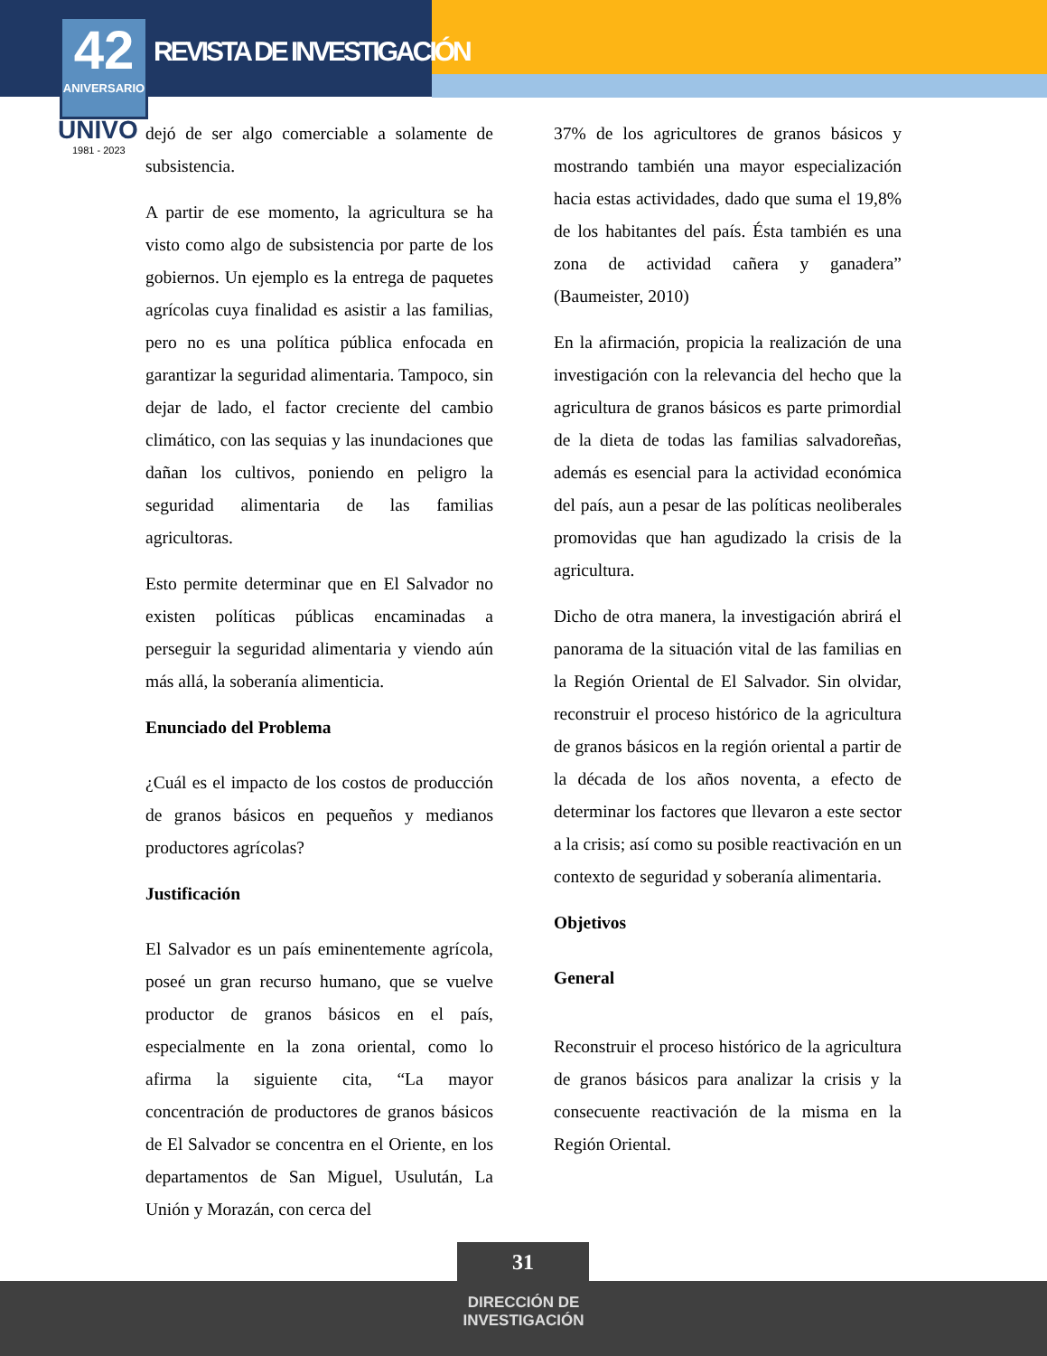42
ANIVERSARIO
REVISTA DE INVESTIGACIÓN
UNIVO
1981 - 2023
dejó de ser algo comerciable a solamente de subsistencia.
A partir de ese momento, la agricultura se ha visto como algo de subsistencia por parte de los gobiernos. Un ejemplo es la entrega de paquetes agrícolas cuya finalidad es asistir a las familias, pero no es una política pública enfocada en garantizar la seguridad alimentaria. Tampoco, sin dejar de lado, el factor creciente del cambio climático, con las sequias y las inundaciones que dañan los cultivos, poniendo en peligro la seguridad alimentaria de las familias agricultoras.
Esto permite determinar que en El Salvador no existen políticas públicas encaminadas a perseguir la seguridad alimentaria y viendo aún más allá, la soberanía alimenticia.
Enunciado del Problema
¿Cuál es el impacto de los costos de producción de granos básicos en pequeños y medianos productores agrícolas?
Justificación
El Salvador es un país eminentemente agrícola, poseé un gran recurso humano, que se vuelve productor de granos básicos en el país, especialmente en la zona oriental, como lo afirma la siguiente cita, “La mayor concentración de productores de granos básicos de El Salvador se concentra en el Oriente, en los departamentos de San Miguel, Usulután, La Unión y Morazán, con cerca del
37% de los agricultores de granos básicos y mostrando también una mayor especialización hacia estas actividades, dado que suma el 19,8% de los habitantes del país. Ésta también es una zona de actividad cañera y ganadera” (Baumeister, 2010)
En la afirmación, propicia la realización de una investigación con la relevancia del hecho que la agricultura de granos básicos es parte primordial de la dieta de todas las familias salvadoreñas, además es esencial para la actividad económica del país, aun a pesar de las políticas neoliberales promovidas que han agudizado la crisis de la agricultura.
Dicho de otra manera, la investigación abrirá el panorama de la situación vital de las familias en la Región Oriental de El Salvador. Sin olvidar, reconstruir el proceso histórico de la agricultura de granos básicos en la región oriental a partir de la década de los años noventa, a efecto de determinar los factores que llevaron a este sector a la crisis; así como su posible reactivación en un contexto de seguridad y soberanía alimentaria.
Objetivos
General
Reconstruir el proceso histórico de la agricultura de granos básicos para analizar la crisis y la consecuente reactivación de la misma en la Región Oriental.
31
DIRECCIÓN DE
INVESTIGACIÓN